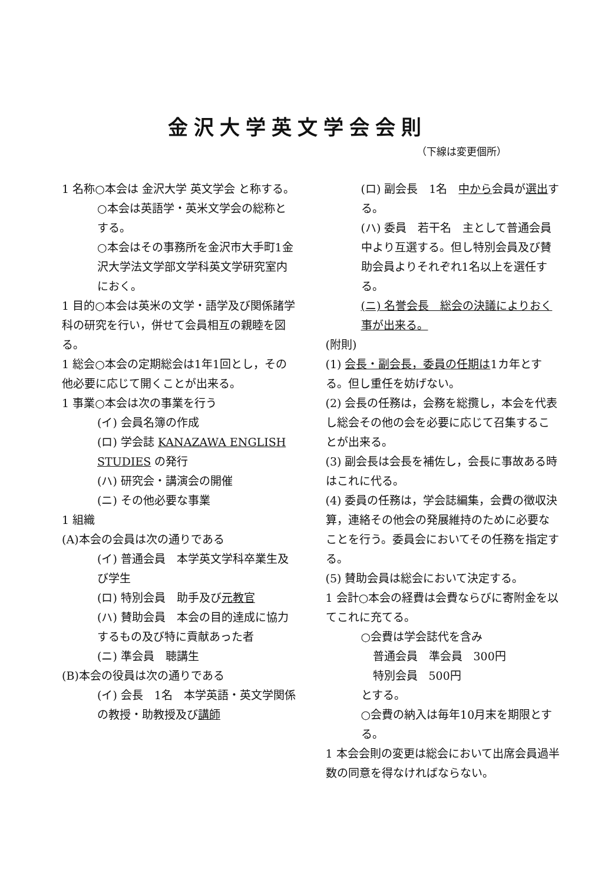金沢大学英文学会会則
（下線は変更個所）
1 名称○本会は 金沢大学 英文学会 と称する。
○本会は英語学・英米文学会の総称とする。
○本会はその事務所を金沢市大手町1金沢大学法文学部文学科英文学研究室内におく。
1 目的○本会は英米の文学・語学及び関係諸学科の研究を行い，併せて会員相互の親睦を図る。
1 総会○本会の定期総会は1年1回とし，その他必要に応じて開くことが出来る。
1 事業○本会は次の事業を行う
(イ) 会員名簿の作成
(ロ) 学会誌 KANAZAWA ENGLISH STUDIES の発行
(ハ) 研究会・講演会の開催
(ニ) その他必要な事業
1 組織
(A)本会の会員は次の通りである
(イ) 普通会員　本学英文学科卒業生及び学生
(ロ) 特別会員　助手及び元教官
(ハ) 賛助会員　本会の目的達成に協力するもの及び特に貢献あった者
(ニ) 準会員　聴講生
(B)本会の役員は次の通りである
(イ) 会長　1名　本学英語・英文学関係の教授・助教授及び講師
(ロ) 副会長　1名　中から会員が選出する。
(ハ) 委員　若干名　主として普通会員中より互選する。但し特別会員及び賛助会員よりそれぞれ1名以上を選任する。
(ニ) 名誉会長　総会の決議によりおく事が出来る。
(附則)
(1) 会長・副会長，委員の任期は1カ年とする。但し重任を妨げない。
(2) 会長の任務は，会務を総攬し，本会を代表し総会その他の会を必要に応じて召集することが出来る。
(3) 副会長は会長を補佐し，会長に事故ある時はこれに代る。
(4) 委員の任務は，学会誌編集，会費の徴収決算，連絡その他会の発展維持のために必要なことを行う。委員会においてその任務を指定する。
(5) 賛助会員は総会において決定する。
1 会計○本会の経費は会費ならびに寄附金を以てこれに充てる。
○会費は学会誌代を含み
普通会員　準会員　300円
特別会員　500円
とする。
○会費の納入は毎年10月末を期限とする。
1 本会会則の変更は総会において出席会員過半数の同意を得なければならない。